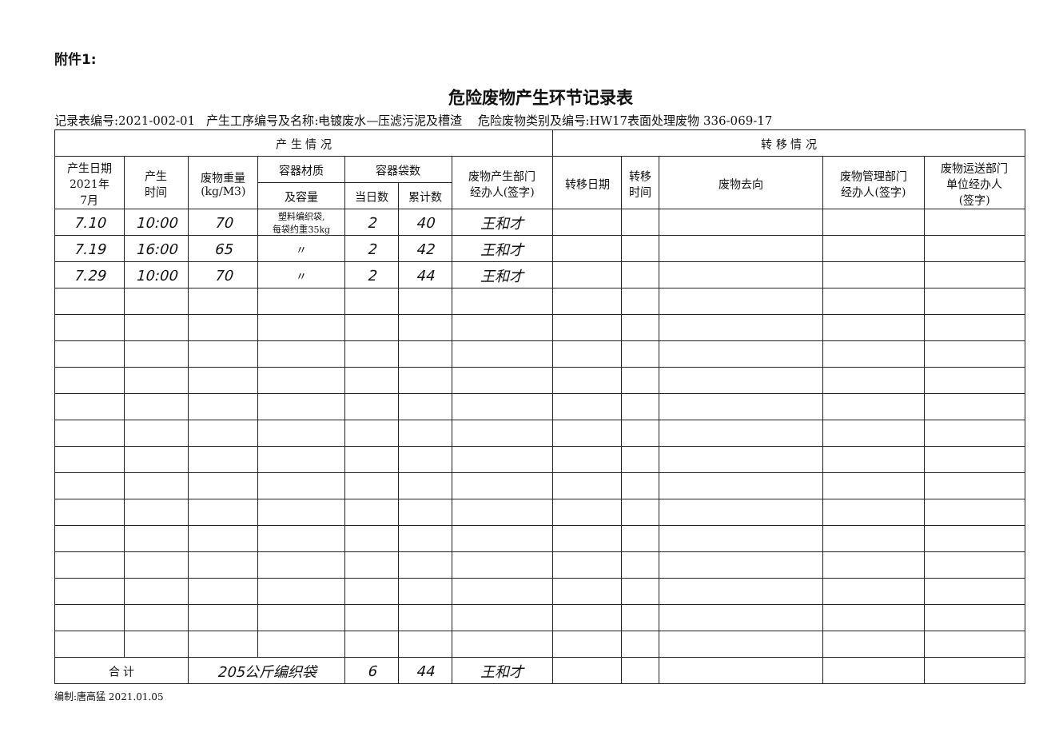附件1:
危险废物产生环节记录表
记录表编号:2021-002-01 产生工序编号及名称:电镀废水—压滤污泥及槽渣 危险废物类别及编号:HW17表面处理废物 336-069-17
| 产 生 情 况 | | | | | | | 转 移 情 况 | | | | |
| --- | --- | --- | --- | --- | --- | --- | --- | --- | --- | --- | --- |
| 产生日期 2021年 7月 | 产生 时间 | 废物重量 (kg/M3) | 容器材质 | 容器袋数 | | 废物产生部门 经办人(签字) | 转移日期 | 转移 时间 | 废物去向 | 废物管理部门 经办人(签字) | 废物运送部门 单位经办人 (签字) |
| | | | 及容量 | 当日数 | 累计数 | | | | | | |
| 7.10 | 10:00 | 70 | 塑料编织袋, 每袋约重35kg | 2 | 40 | 王和才 | | | | | |
| 7.19 | 16:00 | 65 | 〃 | 2 | 42 | 王和才 | | | | | |
| 7.29 | 10:00 | 70 | 〃 | 2 | 44 | 王和才 | | | | | |
| 合 计 | | 205公斤编织袋 | | 6 | 44 | 王和才 | | | | | |
编制:唐高猛 2021.01.05